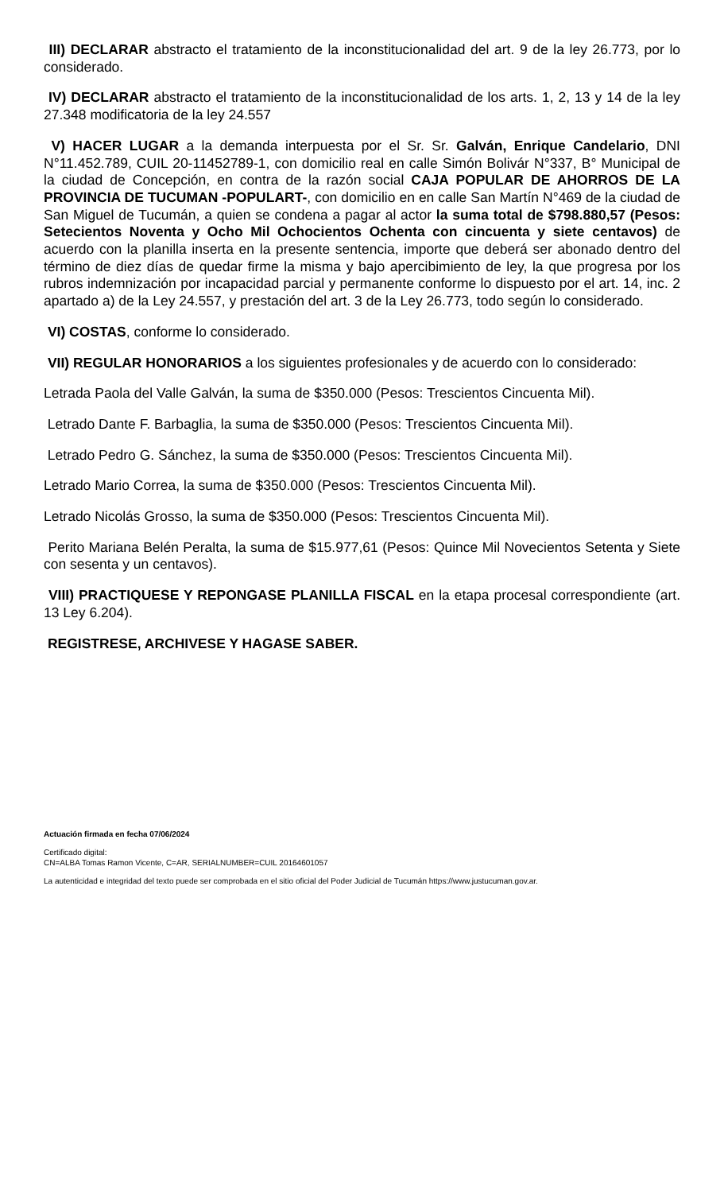III) DECLARAR abstracto el tratamiento de la inconstitucionalidad del art. 9 de la ley 26.773, por lo considerado.
IV) DECLARAR abstracto el tratamiento de la inconstitucionalidad de los arts. 1, 2, 13 y 14 de la ley 27.348 modificatoria de la ley 24.557
V) HACER LUGAR a la demanda interpuesta por el Sr. Sr. Galván, Enrique Candelario, DNI N°11.452.789, CUIL 20-11452789-1, con domicilio real en calle Simón Bolivár N°337, B° Municipal de la ciudad de Concepción, en contra de la razón social CAJA POPULAR DE AHORROS DE LA PROVINCIA DE TUCUMAN -POPULART-, con domicilio en en calle San Martín N°469 de la ciudad de San Miguel de Tucumán, a quien se condena a pagar al actor la suma total de $798.880,57 (Pesos: Setecientos Noventa y Ocho Mil Ochocientos Ochenta con cincuenta y siete centavos) de acuerdo con la planilla inserta en la presente sentencia, importe que deberá ser abonado dentro del término de diez días de quedar firme la misma y bajo apercibimiento de ley, la que progresa por los rubros indemnización por incapacidad parcial y permanente conforme lo dispuesto por el art. 14, inc. 2 apartado a) de la Ley 24.557, y prestación del art. 3 de la Ley 26.773, todo según lo considerado.
VI) COSTAS, conforme lo considerado.
VII) REGULAR HONORARIOS a los siguientes profesionales y de acuerdo con lo considerado:
Letrada Paola del Valle Galván, la suma de $350.000 (Pesos: Trescientos Cincuenta Mil).
Letrado Dante F. Barbaglia, la suma de $350.000 (Pesos: Trescientos Cincuenta Mil).
Letrado Pedro G. Sánchez, la suma de $350.000 (Pesos: Trescientos Cincuenta Mil).
Letrado Mario Correa, la suma de $350.000 (Pesos: Trescientos Cincuenta Mil).
Letrado Nicolás Grosso, la suma de $350.000 (Pesos: Trescientos Cincuenta Mil).
Perito Mariana Belén Peralta, la suma de $15.977,61 (Pesos: Quince Mil Novecientos Setenta y Siete con sesenta y un centavos).
VIII) PRACTIQUESE Y REPONGASE PLANILLA FISCAL en la etapa procesal correspondiente (art. 13 Ley 6.204).
REGISTRESE, ARCHIVESE Y HAGASE SABER.
Actuación firmada en fecha 07/06/2024
Certificado digital:
CN=ALBA Tomas Ramon Vicente, C=AR, SERIALNUMBER=CUIL 20164601057
La autenticidad e integridad del texto puede ser comprobada en el sitio oficial del Poder Judicial de Tucumán https://www.justucuman.gov.ar.